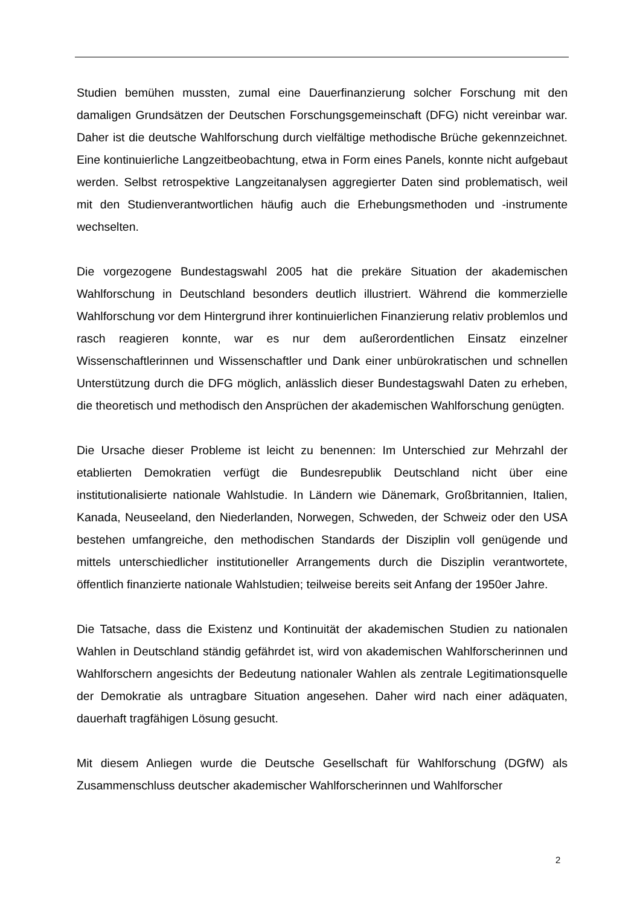Studien bemühen mussten, zumal eine Dauerfinanzierung solcher Forschung mit den damaligen Grundsätzen der Deutschen Forschungsgemeinschaft (DFG) nicht vereinbar war. Daher ist die deutsche Wahlforschung durch vielfältige methodische Brüche gekennzeichnet. Eine kontinuierliche Langzeitbeobachtung, etwa in Form eines Panels, konnte nicht aufgebaut werden. Selbst retrospektive Langzeitanalysen aggregierter Daten sind problematisch, weil mit den Studienverantwortlichen häufig auch die Erhebungsmethoden und -instrumente wechselten.
Die vorgezogene Bundestagswahl 2005 hat die prekäre Situation der akademischen Wahlforschung in Deutschland besonders deutlich illustriert. Während die kommerzielle Wahlforschung vor dem Hintergrund ihrer kontinuierlichen Finanzierung relativ problemlos und rasch reagieren konnte, war es nur dem außerordentlichen Einsatz einzelner Wissenschaftlerinnen und Wissenschaftler und Dank einer unbürokratischen und schnellen Unterstützung durch die DFG möglich, anlässlich dieser Bundestagswahl Daten zu erheben, die theoretisch und methodisch den Ansprüchen der akademischen Wahlforschung genügten.
Die Ursache dieser Probleme ist leicht zu benennen: Im Unterschied zur Mehrzahl der etablierten Demokratien verfügt die Bundesrepublik Deutschland nicht über eine institutionalisierte nationale Wahlstudie. In Ländern wie Dänemark, Großbritannien, Italien, Kanada, Neuseeland, den Niederlanden, Norwegen, Schweden, der Schweiz oder den USA bestehen umfangreiche, den methodischen Standards der Disziplin voll genügende und mittels unterschiedlicher institutioneller Arrangements durch die Disziplin verantwortete, öffentlich finanzierte nationale Wahlstudien; teilweise bereits seit Anfang der 1950er Jahre.
Die Tatsache, dass die Existenz und Kontinuität der akademischen Studien zu nationalen Wahlen in Deutschland ständig gefährdet ist, wird von akademischen Wahlforscherinnen und Wahlforschern angesichts der Bedeutung nationaler Wahlen als zentrale Legitimationsquelle der Demokratie als untragbare Situation angesehen. Daher wird nach einer adäquaten, dauerhaft tragfähigen Lösung gesucht.
Mit diesem Anliegen wurde die Deutsche Gesellschaft für Wahlforschung (DGfW) als Zusammenschluss deutscher akademischer Wahlforscherinnen und Wahlforscher
2